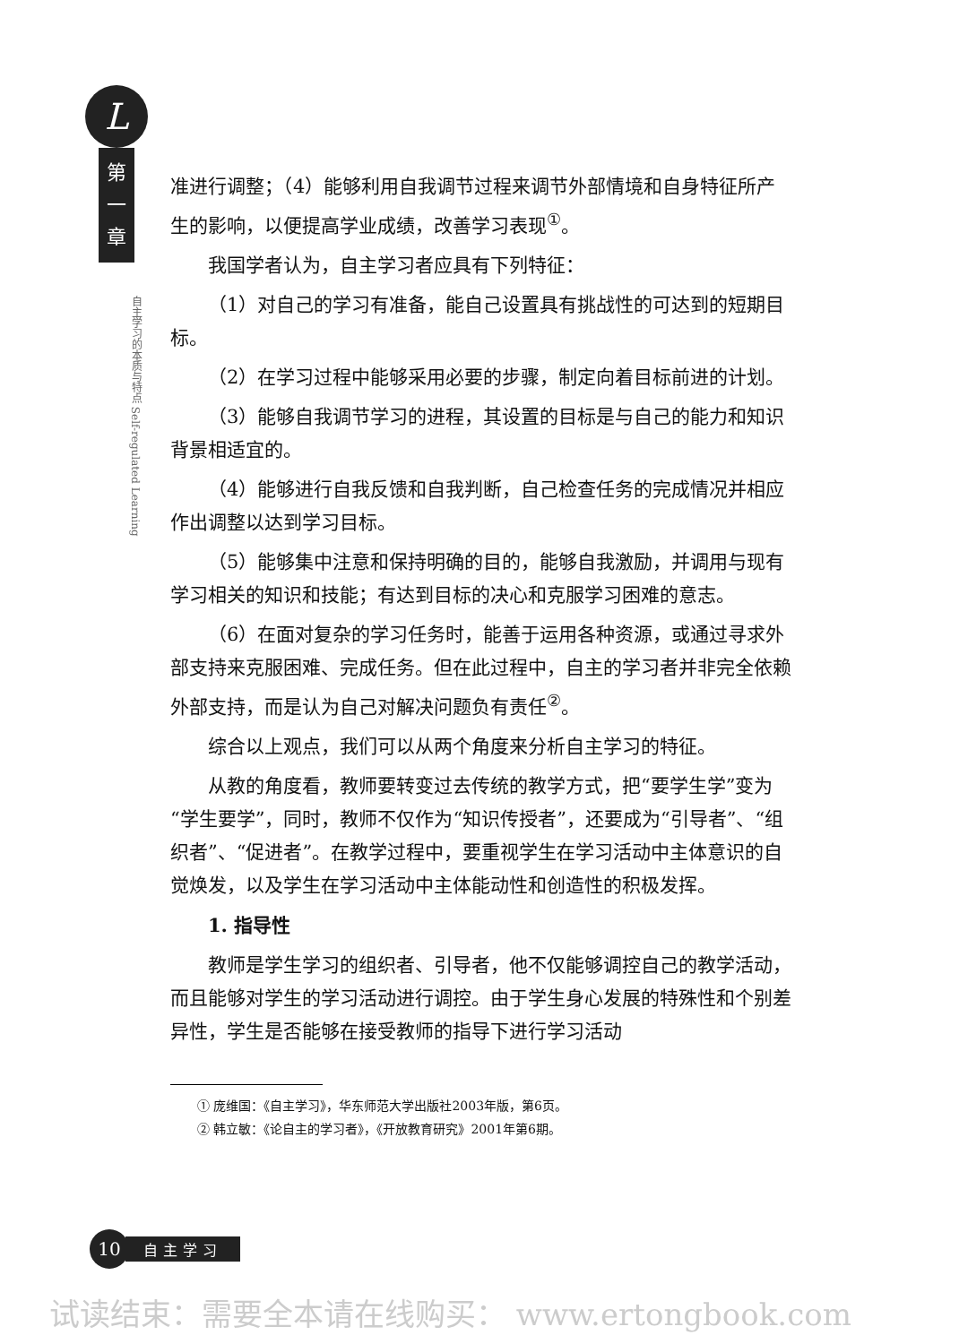L
第
一
章
自主学习的本质与特点 Self-regulated Learning
准进行调整；（4）能够利用自我调节过程来调节外部情境和自身特征所产生的影响，以便提高学业成绩，改善学习表现<sup>①</sup>。
我国学者认为，自主学习者应具有下列特征：
（1）对自己的学习有准备，能自己设置具有挑战性的可达到的短期目标。
（2）在学习过程中能够采用必要的步骤，制定向着目标前进的计划。
（3）能够自我调节学习的进程，其设置的目标是与自己的能力和知识背景相适宜的。
（4）能够进行自我反馈和自我判断，自己检查任务的完成情况并相应作出调整以达到学习目标。
（5）能够集中注意和保持明确的目的，能够自我激励，并调用与现有学习相关的知识和技能；有达到目标的决心和克服学习困难的意志。
（6）在面对复杂的学习任务时，能善于运用各种资源，或通过寻求外部支持来克服困难、完成任务。但在此过程中，自主的学习者并非完全依赖外部支持，而是认为自己对解决问题负有责任<sup>②</sup>。
综合以上观点，我们可以从两个角度来分析自主学习的特征。
从教的角度看，教师要转变过去传统的教学方式，把“要学生学”变为“学生要学”，同时，教师不仅作为“知识传授者”，还要成为“引导者”、“组织者”、“促进者”。在教学过程中，要重视学生在学习活动中主体意识的自觉焕发，以及学生在学习活动中主体能动性和创造性的积极发挥。
1. 指导性
教师是学生学习的组织者、引导者，他不仅能够调控自己的教学活动，而且能够对学生的学习活动进行调控。由于学生身心发展的特殊性和个别差异性，学生是否能够在接受教师的指导下进行学习活动
① 庞维国：《自主学习》，华东师范大学出版社2003年版，第6页。
② 韩立敏：《论自主的学习者》，《开放教育研究》2001年第6期。
10
自主学习
试读结束：需要全本请在线购买： www.ertongbook.com